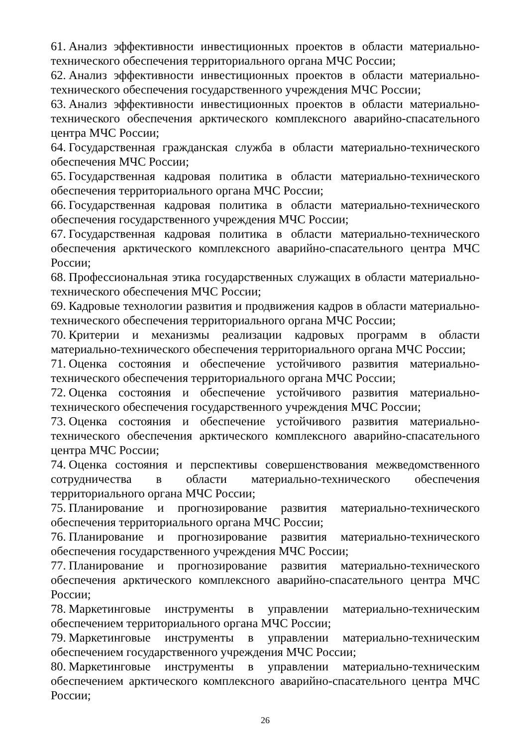61. Анализ эффективности инвестиционных проектов в области материально-технического обеспечения территориального органа МЧС России;
62. Анализ эффективности инвестиционных проектов в области материально-технического обеспечения государственного учреждения МЧС России;
63. Анализ эффективности инвестиционных проектов в области материально-технического обеспечения арктического комплексного аварийно-спасательного центра МЧС России;
64. Государственная гражданская служба в области материально-технического обеспечения МЧС России;
65. Государственная кадровая политика в области материально-технического обеспечения территориального органа МЧС России;
66. Государственная кадровая политика в области материально-технического обеспечения государственного учреждения МЧС России;
67. Государственная кадровая политика в области материально-технического обеспечения арктического комплексного аварийно-спасательного центра МЧС России;
68. Профессиональная этика государственных служащих в области материально-технического обеспечения МЧС России;
69. Кадровые технологии развития и продвижения кадров в области материально-технического обеспечения территориального органа МЧС России;
70. Критерии и механизмы реализации кадровых программ в области материально-технического обеспечения территориального органа МЧС России;
71. Оценка состояния и обеспечение устойчивого развития материально-технического обеспечения территориального органа МЧС России;
72. Оценка состояния и обеспечение устойчивого развития материально-технического обеспечения государственного учреждения МЧС России;
73. Оценка состояния и обеспечение устойчивого развития материально-технического обеспечения арктического комплексного аварийно-спасательного центра МЧС России;
74. Оценка состояния и перспективы совершенствования межведомственного сотрудничества в области материально-технического обеспечения территориального органа МЧС России;
75. Планирование и прогнозирование развития материально-технического обеспечения территориального органа МЧС России;
76. Планирование и прогнозирование развития материально-технического обеспечения государственного учреждения МЧС России;
77. Планирование и прогнозирование развития материально-технического обеспечения арктического комплексного аварийно-спасательного центра МЧС России;
78. Маркетинговые инструменты в управлении материально-техническим обеспечением территориального органа МЧС России;
79. Маркетинговые инструменты в управлении материально-техническим обеспечением государственного учреждения МЧС России;
80. Маркетинговые инструменты в управлении материально-техническим обеспечением арктического комплексного аварийно-спасательного центра МЧС России;
26